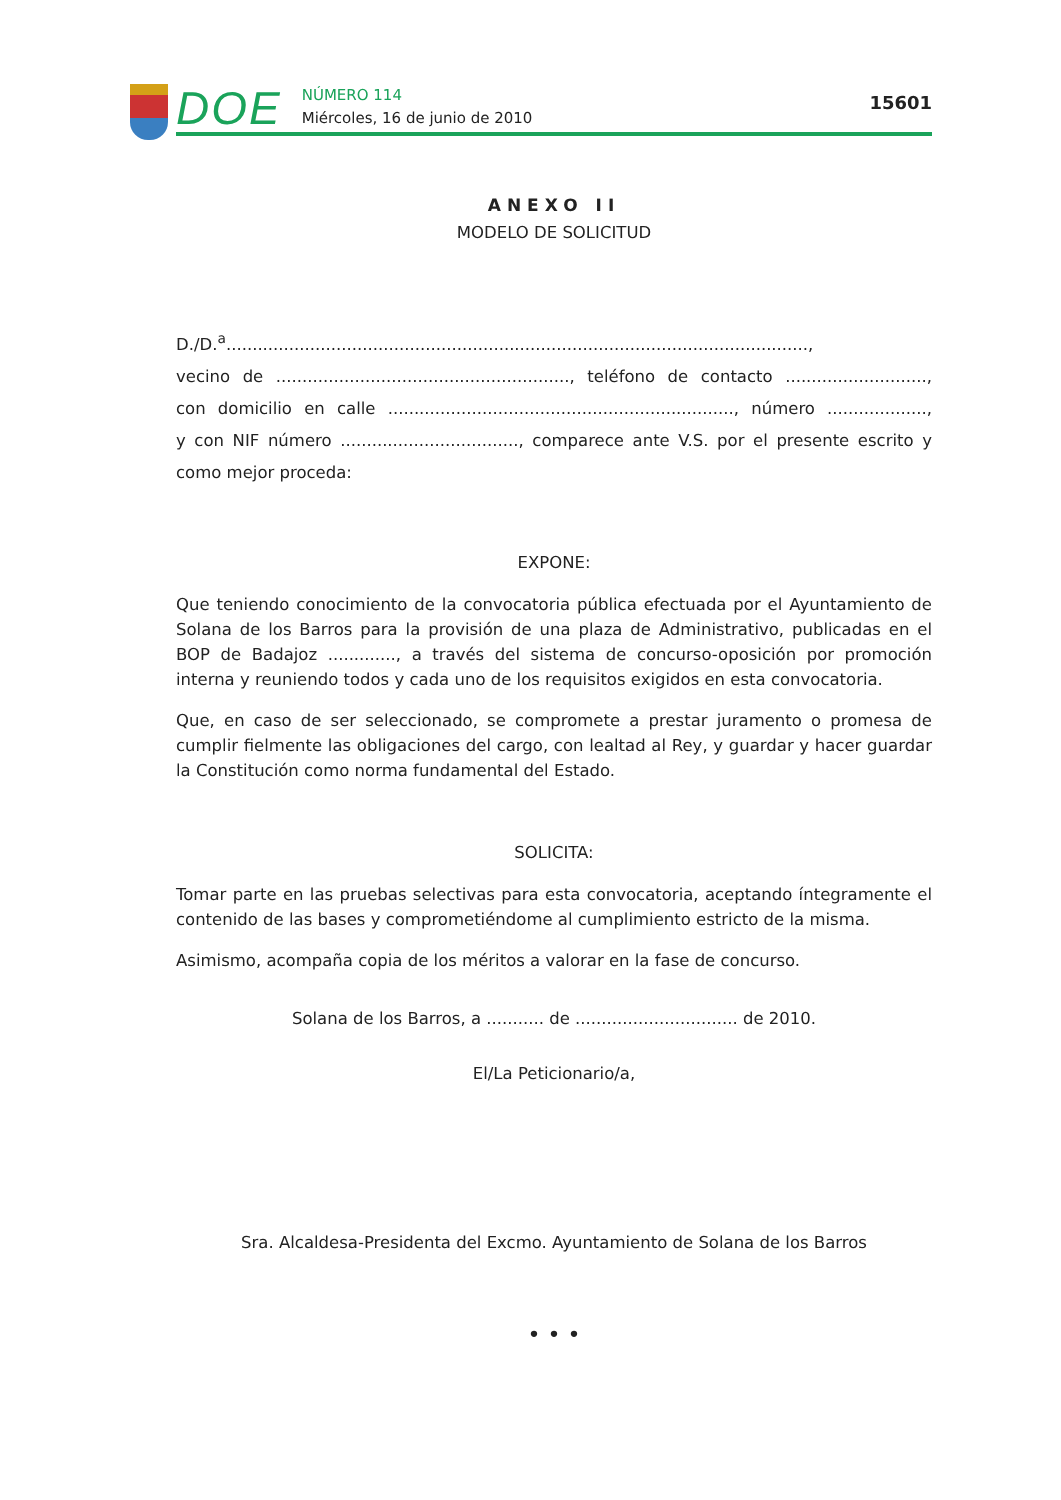DOE
NÚMERO 114
Miércoles, 16 de junio de 2010
15601
ANEXO II
MODELO DE SOLICITUD
D./D.<sup>a</sup>...............................................................................................................,
vecino de ........................................................, teléfono de contacto ...........................,
con domicilio en calle .................................................................., número ...................,
y con NIF número .................................., comparece ante V.S. por el presente escrito y
como mejor proceda:
EXPONE:
Que teniendo conocimiento de la convocatoria pública efectuada por el Ayuntamiento de Solana de los Barros para la provisión de una plaza de Administrativo, publicadas en el BOP de Badajoz ............., a través del sistema de concurso-oposición por promoción interna y reuniendo todos y cada uno de los requisitos exigidos en esta convocatoria.
Que, en caso de ser seleccionado, se compromete a prestar juramento o promesa de cumplir fielmente las obligaciones del cargo, con lealtad al Rey, y guardar y hacer guardar la Constitución como norma fundamental del Estado.
SOLICITA:
Tomar parte en las pruebas selectivas para esta convocatoria, aceptando íntegramente el contenido de las bases y comprometiéndome al cumplimiento estricto de la misma.
Asimismo, acompaña copia de los méritos a valorar en la fase de concurso.
Solana de los Barros, a ........... de ............................... de 2010.
El/La Peticionario/a,
Sra. Alcaldesa-Presidenta del Excmo. Ayuntamiento de Solana de los Barros
• • •